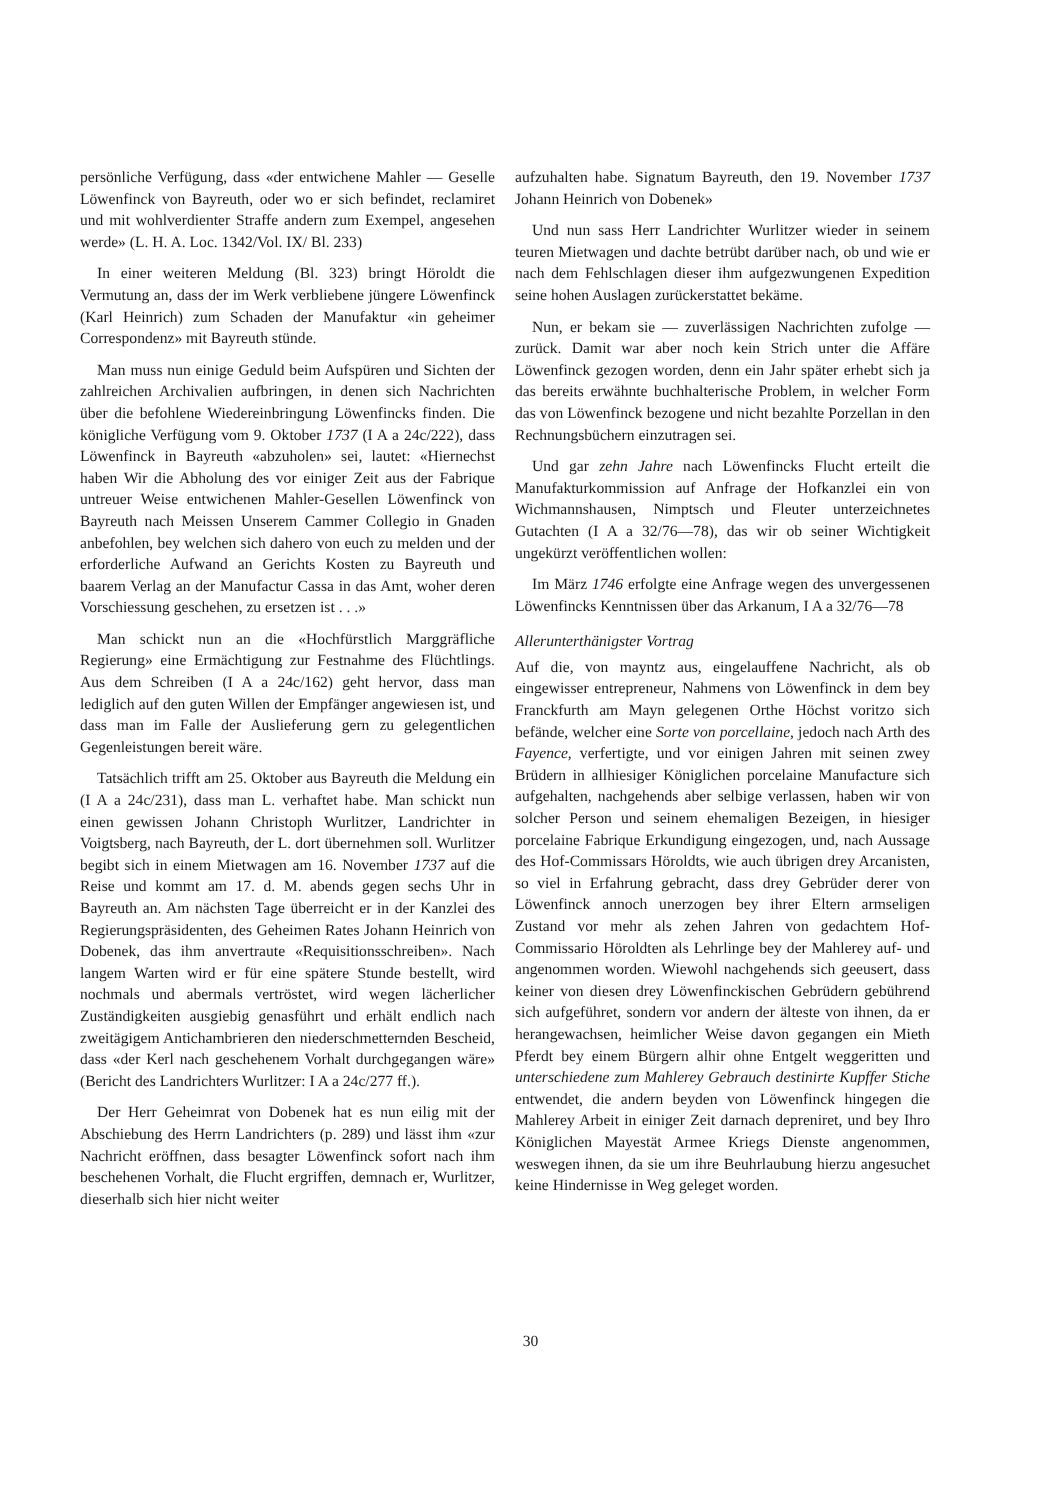persönliche Verfügung, dass «der entwichene Mahler — Geselle Löwenfinck von Bayreuth, oder wo er sich befindet, reclamiret und mit wohlverdienter Straffe andern zum Exempel, angesehen werde» (L. H. A. Loc. 1342/Vol. IX/ Bl. 233)
In einer weiteren Meldung (Bl. 323) bringt Höroldt die Vermutung an, dass der im Werk verbliebene jüngere Löwenfinck (Karl Heinrich) zum Schaden der Manufaktur «in geheimer Correspondenz» mit Bayreuth stünde.
Man muss nun einige Geduld beim Aufspüren und Sichten der zahlreichen Archivalien aufbringen, in denen sich Nachrichten über die befohlene Wiedereinbringung Löwenfincks finden. Die königliche Verfügung vom 9. Oktober 1737 (I A a 24c/222), dass Löwenfinck in Bayreuth «abzuholen» sei, lautet: «Hiernechst haben Wir die Abholung des vor einiger Zeit aus der Fabrique untreuer Weise entwichenen Mahler-Gesellen Löwenfinck von Bayreuth nach Meissen Unserem Cammer Collegio in Gnaden anbefohlen, bey welchen sich dahero von euch zu melden und der erforderliche Aufwand an Gerichts Kosten zu Bayreuth und baarem Verlag an der Manufactur Cassa in das Amt, woher deren Vorschiessung geschehen, zu ersetzen ist . . .»
Man schickt nun an die «Hochfürstlich Marggräfliche Regierung» eine Ermächtigung zur Festnahme des Flüchtlings. Aus dem Schreiben (I A a 24c/162) geht hervor, dass man lediglich auf den guten Willen der Empfänger angewiesen ist, und dass man im Falle der Auslieferung gern zu gelegentlichen Gegenleistungen bereit wäre.
Tatsächlich trifft am 25. Oktober aus Bayreuth die Meldung ein (I A a 24c/231), dass man L. verhaftet habe. Man schickt nun einen gewissen Johann Christoph Wurlitzer, Landrichter in Voigtsberg, nach Bayreuth, der L. dort übernehmen soll. Wurlitzer begibt sich in einem Mietwagen am 16. November 1737 auf die Reise und kommt am 17. d. M. abends gegen sechs Uhr in Bayreuth an. Am nächsten Tage überreicht er in der Kanzlei des Regierungspräsidenten, des Geheimen Rates Johann Heinrich von Dobenek, das ihm anvertraute «Requisitionsschreiben». Nach langem Warten wird er für eine spätere Stunde bestellt, wird nochmals und abermals vertröstet, wird wegen lächerlicher Zuständigkeiten ausgiebig genasführt und erhält endlich nach zweitägigem Antichambrieren den niederschmetternden Bescheid, dass «der Kerl nach geschehenem Vorhalt durchgegangen wäre» (Bericht des Landrichters Wurlitzer: I A a 24c/277 ff.).
Der Herr Geheimrat von Dobenek hat es nun eilig mit der Abschiebung des Herrn Landrichters (p. 289) und lässt ihm «zur Nachricht eröffnen, dass besagter Löwenfinck sofort nach ihm beschehenen Vorhalt, die Flucht ergriffen, demnach er, Wurlitzer, dieserhalb sich hier nicht weiter
aufzuhalten habe. Signatum Bayreuth, den 19. November 1737 Johann Heinrich von Dobenek»
Und nun sass Herr Landrichter Wurlitzer wieder in seinem teuren Mietwagen und dachte betrübt darüber nach, ob und wie er nach dem Fehlschlagen dieser ihm aufgezwungenen Expedition seine hohen Auslagen zurückerstattet bekäme.
Nun, er bekam sie — zuverlässigen Nachrichten zufolge — zurück. Damit war aber noch kein Strich unter die Affäre Löwenfinck gezogen worden, denn ein Jahr später erhebt sich ja das bereits erwähnte buchhalterische Problem, in welcher Form das von Löwenfinck bezogene und nicht bezahlte Porzellan in den Rechnungsbüchern einzutragen sei.
Und gar zehn Jahre nach Löwenfincks Flucht erteilt die Manufakturkommission auf Anfrage der Hofkanzlei ein von Wichmannshausen, Nimptsch und Fleuter unterzeichnetes Gutachten (I A a 32/76—78), das wir ob seiner Wichtigkeit ungekürzt veröffentlichen wollen:
Im März 1746 erfolgte eine Anfrage wegen des unvergessenen Löwenfincks Kenntnissen über das Arkanum, I A a 32/76—78
Allerunterthänigster Vortrag
Auf die, von mayntz aus, eingelauffene Nachricht, als ob eingewisser entrepreneur, Nahmens von Löwenfinck in dem bey Franckfurth am Mayn gelegenen Orthe Höchst voritzo sich befände, welcher eine Sorte von porcellaine, jedoch nach Arth des Fayence, verfertigte, und vor einigen Jahren mit seinen zwey Brüdern in allhiesiger Königlichen porcelaine Manufacture sich aufgehalten, nachgehends aber selbige verlassen, haben wir von solcher Person und seinem ehemaligen Bezeigen, in hiesiger porcelaine Fabrique Erkundigung eingezogen, und, nach Aussage des Hof-Commissars Höroldts, wie auch übrigen drey Arcanisten, so viel in Erfahrung gebracht, dass drey Gebrüder derer von Löwenfinck annoch unerzogen bey ihrer Eltern armseligen Zustand vor mehr als zehen Jahren von gedachtem Hof-Commissario Höroldten als Lehrlinge bey der Mahlerey auf- und angenommen worden. Wiewohl nachgehends sich geeusert, dass keiner von diesen drey Löwenfinckischen Gebrüdern gebührend sich aufgeführet, sondern vor andern der älteste von ihnen, da er herangewachsen, heimlicher Weise davon gegangen ein Mieth Pferdt bey einem Bürgern alhir ohne Entgelt weggeritten und unterschiedene zum Mahlerey Gebrauch destinirte Kupffer Stiche entwendet, die andern beyden von Löwenfinck hingegen die Mahlerey Arbeit in einiger Zeit darnach depreniret, und bey Ihro Königlichen Mayestät Armee Kriegs Dienste angenommen, weswegen ihnen, da sie um ihre Beuhrlaubung hierzu angesuchet keine Hindernisse in Weg geleget worden.
30